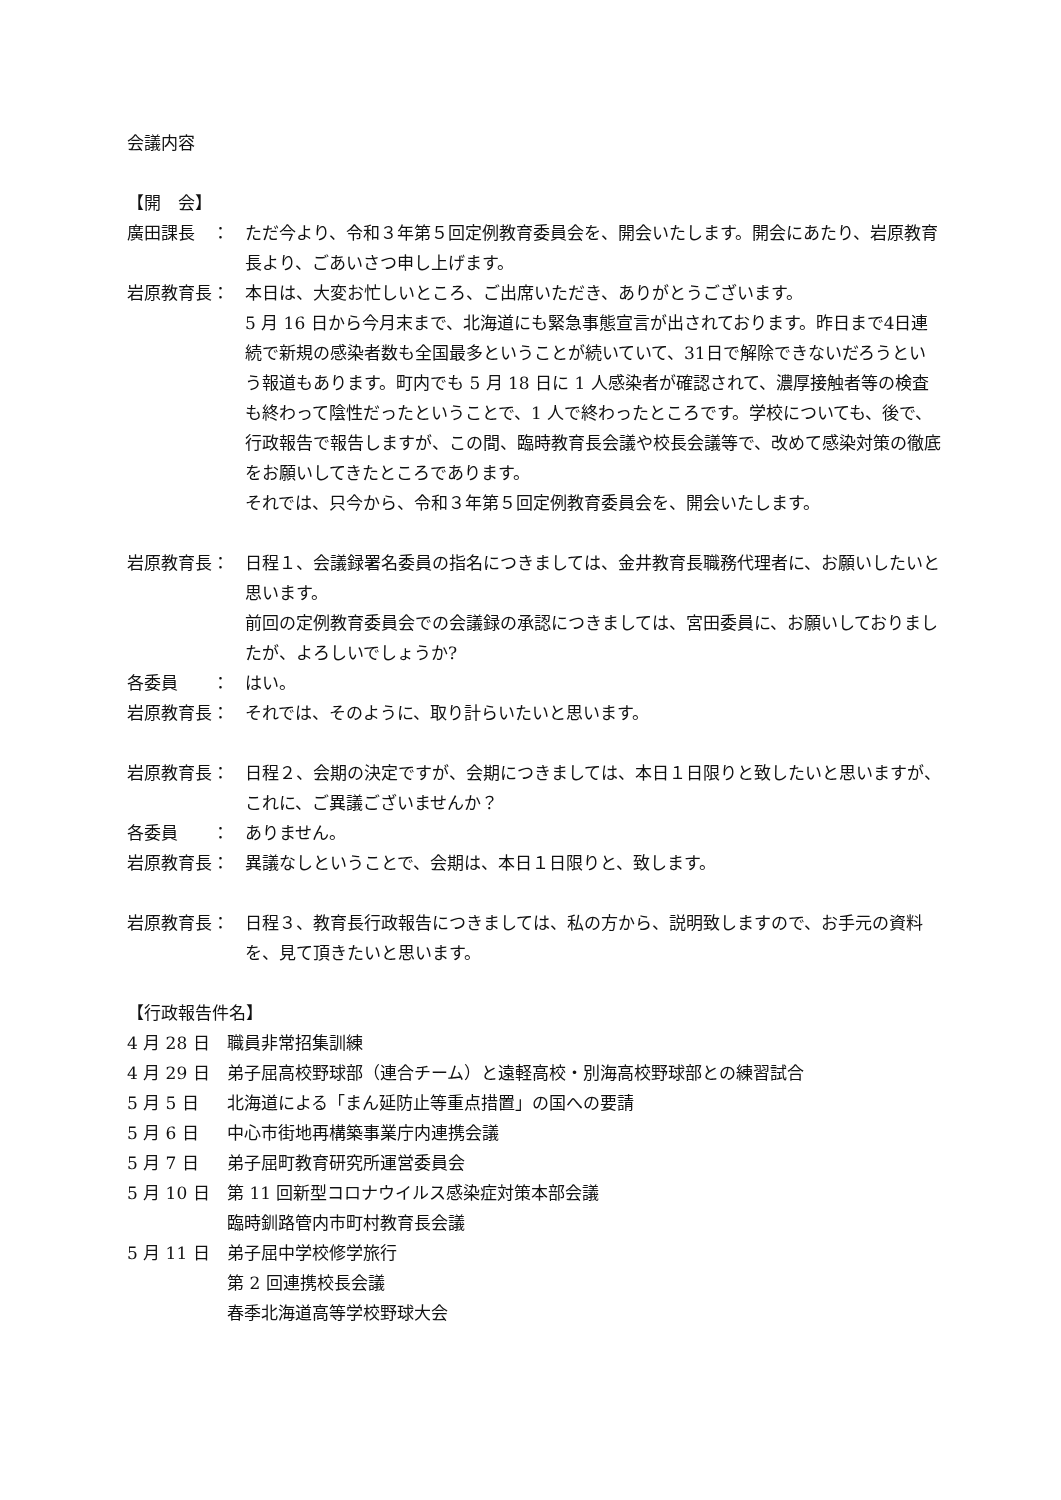会議内容
【開　会】
廣田課長　： ただ今より、令和３年第５回定例教育委員会を、開会いたします。開会にあたり、岩原教育長より、ごあいさつ申し上げます。
岩原教育長： 本日は、大変お忙しいところ、ご出席いただき、ありがとうございます。
5 月 16 日から今月末まで、北海道にも緊急事態宣言が出されております。昨日まで4日連続で新規の感染者数も全国最多ということが続いていて、31日で解除できないだろうという報道もあります。町内でも 5 月 18 日に 1 人感染者が確認されて、濃厚接触者等の検査も終わって陰性だったということで、1 人で終わったところです。学校についても、後で、行政報告で報告しますが、この間、臨時教育長会議や校長会議等で、改めて感染対策の徹底をお願いしてきたところであります。
それでは、只今から、令和３年第５回定例教育委員会を、開会いたします。
岩原教育長： 日程１、会議録署名委員の指名につきましては、金井教育長職務代理者に、お願いしたいと思います。
前回の定例教育委員会での会議録の承認につきましては、宮田委員に、お願いしておりましたが、よろしいでしょうか?
各委員　　： はい。
岩原教育長： それでは、そのように、取り計らいたいと思います。
岩原教育長： 日程２、会期の決定ですが、会期につきましては、本日１日限りと致したいと思いますが、これに、ご異議ございませんか？
各委員　　： ありません。
岩原教育長： 異議なしということで、会期は、本日１日限りと、致します。
岩原教育長： 日程３、教育長行政報告につきましては、私の方から、説明致しますので、お手元の資料を、見て頂きたいと思います。
【行政報告件名】
4 月 28 日 職員非常招集訓練
4 月 29 日 弟子屈高校野球部（連合チーム）と遠軽高校・別海高校野球部との練習試合
5 月 5 日 北海道による「まん延防止等重点措置」の国への要請
5 月 6 日 中心市街地再構築事業庁内連携会議
5 月 7 日 弟子屈町教育研究所運営委員会
5 月 10 日 第 11 回新型コロナウイルス感染症対策本部会議
臨時釧路管内市町村教育長会議
5 月 11 日 弟子屈中学校修学旅行
第 2 回連携校長会議
春季北海道高等学校野球大会